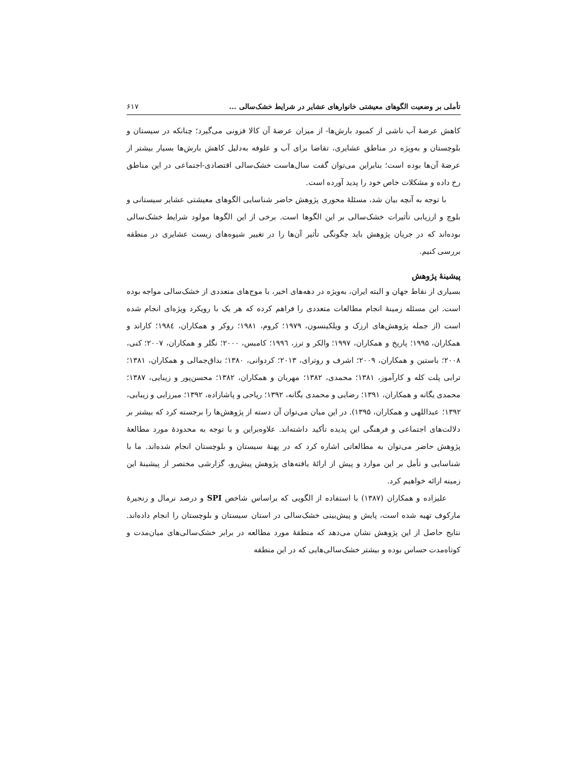تأملی بر وضعیت الگوهای معیشتی خانوارهای عشایر در شرایط خشک‌سالی ... ۶۱۷
کاهش عرضهٔ آب ناشی از کمبود بارش‌ها- از میزان عرضهٔ آن کالا فزونی می‌گیرد؛ چنانکه در سیستان و بلوچستان و به‌ویژه در مناطق عشایری، تقاضا برای آب و علوفه به‌دلیل کاهش بارش‌ها بسیار بیشتر از عرضهٔ آن‌ها بوده است؛ بنابراین می‌توان گفت سال‌هاست خشک‌سالی اقتصادی-اجتماعی در این مناطق رخ داده و مشکلات خاص خود را پدید آورده است.
با توجه به آنچه بیان شد، مسئلهٔ محوری پژوهش حاضر شناسایی الگوهای معیشتی عشایر سیستانی و بلوچ و ارزیابی تأثیرات خشک‌سالی بر این الگوها است. برخی از این الگوها مولود شرایط خشک‌سالی بوده‌اند که در جریان پژوهش باید چگونگی تأثیر آن‌ها را در تغییر شیوه‌های زیست عشایری در منطقه بررسی کنیم.
پیشینهٔ پژوهش
بسیاری از نقاط جهان و البته ایران، به‌ویژه در دهه‌های اخیر، با موج‌های متعددی از خشک‌سالی مواجه بوده است. این مسئله زمینهٔ انجام مطالعات متعددی را فراهم کرده که هر یک با رویکرد ویژه‌ای انجام شده است (از جمله پژوهش‌های ارزک و ویلکینسون، ۱۹۷۹؛ کروم، ۱۹۸۱؛ روکر و همکاران، ۱۹۸٤؛ کاراند و همکاران، ۱۹۹۵؛ پاریخ و همکاران، ۱۹۹۷؛ والکر و ترز، ۱۹۹٦؛ کامبس، ۲۰۰۰؛ نگلر و همکاران، ۲۰۰۷؛ کنی، ۲۰۰۸؛ باستین و همکاران، ۲۰۰۹؛ اشرف و روترای، ۲۰۱۳؛ کردوانی، ۱۳۸۰؛ بداق‌جمالی و همکاران، ۱۳۸۱؛ ترابی پلت کله و کارآموز، ۱۳۸۱؛ محمدی، ۱۳۸۲؛ مهربان و همکاران، ۱۳۸۲؛ محسن‌پور و زیبایی، ۱۳۸۷؛ محمدی یگانه و همکاران، ۱۳۹۱؛ رضایی و محمدی یگانه، ۱۳۹۲؛ ریاحی و پاشازاده، ۱۳۹۲؛ میرزایی و زیبایی، ۱۳۹۲؛ عبداللهی و همکاران، ۱۳۹۵). در این میان می‌توان آن دسته از پژوهش‌ها را برجسته کرد که بیشتر بر دلالت‌های اجتماعی و فرهنگی این پدیده تأکید داشته‌اند. علاوه‌براین و با توجه به محدودهٔ مورد مطالعهٔ پژوهش حاضر می‌توان به مطالعاتی اشاره کرد که در پهنهٔ سیستان و بلوچستان انجام شده‌اند. ما با شناسایی و تأمل بر این موارد و پیش از ارائهٔ یافته‌های پژوهش پیش‌رو، گزارشی مختصر از پیشینهٔ این زمینه ارائه خواهیم کرد.
علیزاده و همکاران (۱۳۸۷) با استفاده از الگویی که براساس شاخص SPI و درصد نرمال و زنجیرهٔ مارکوف تهیه شده است، پایش و پیش‌بینی خشک‌سالی در استان سیستان و بلوچستان را انجام داده‌اند. نتایج حاصل از این پژوهش نشان می‌دهد که منطقهٔ مورد مطالعه در برابر خشک‌سالی‌های میان‌مدت و کوتاه‌مدت حساس بوده و بیشتر خشک‌سالی‌هایی که در این منطقه